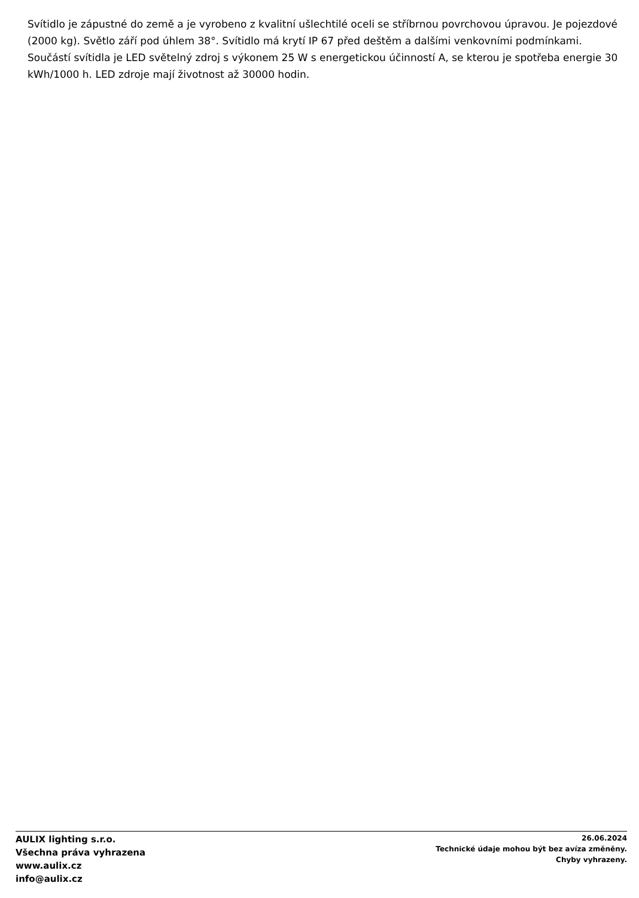Svítidlo je zápustné do země a je vyrobeno z kvalitní ušlechtilé oceli se stříbrnou povrchovou úpravou. Je pojezdové (2000 kg). Světlo září pod úhlem 38°. Svítidlo má krytí IP 67 před deštěm a dalšími venkovními podmínkami. Součástí svítidla je LED světelný zdroj s výkonem 25 W s energetickou účinností A, se kterou je spotřeba energie 30 kWh/1000 h. LED zdroje mají životnost až 30000 hodin.
AULIX lighting s.r.o.
Všechna práva vyhrazena
www.aulix.cz
info@aulix.cz
26.06.2024
Technické údaje mohou být bez avíza změněny.
Chyby vyhrazeny.